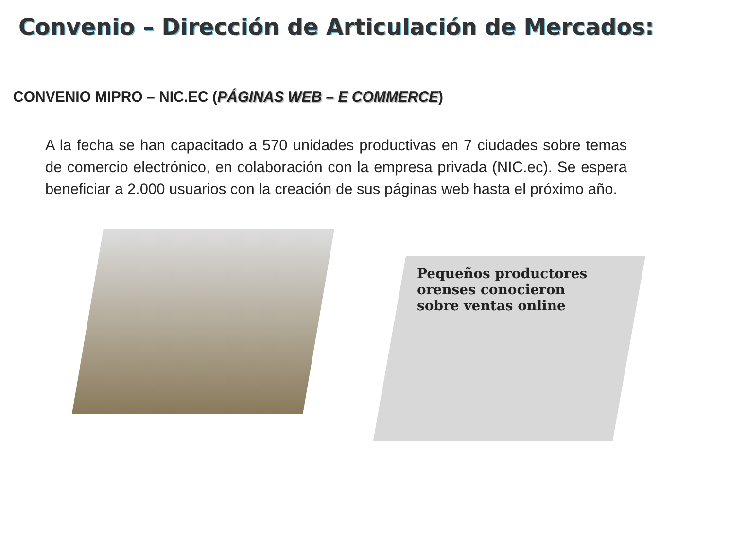Convenio – Dirección de Articulación de Mercados:
CONVENIO MIPRO – NIC.EC (PÁGINAS WEB – E COMMERCE)
A la fecha se han capacitado a 570 unidades productivas en 7 ciudades sobre temas de comercio electrónico, en colaboración con la empresa privada (NIC.ec). Se espera beneficiar a 2.000 usuarios con la creación de sus páginas web hasta el próximo año.
Pequeños productores orenses conocieron sobre ventas online